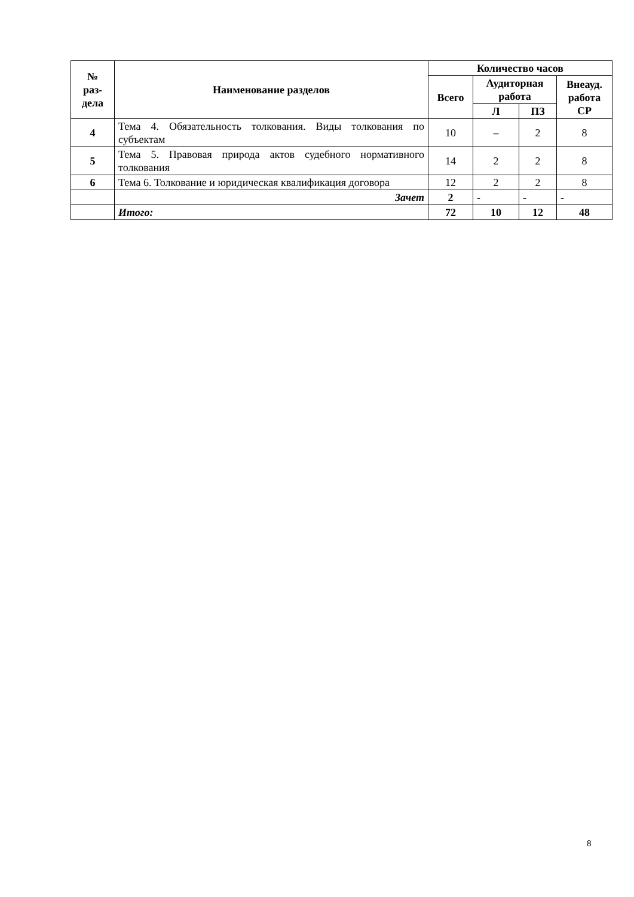| № раз- дела | Наименование разделов | Количество часов | | | |
| --- | --- | --- | --- | --- | --- |
| | | Всего | Аудиторная работа | | Внеауд. работа СР |
| | | | Л | ПЗ | |
| 4 | Тема 4. Обязательность толкования. Виды толкования по субъектам | 10 | – | 2 | 8 |
| 5 | Тема 5. Правовая природа актов судебного нормативного толкования | 14 | 2 | 2 | 8 |
| 6 | Тема 6. Толкование и юридическая квалификация договора | 12 | 2 | 2 | 8 |
| | Зачет | 2 | - | - | - |
| | Итого: | 72 | 10 | 12 | 48 |
8